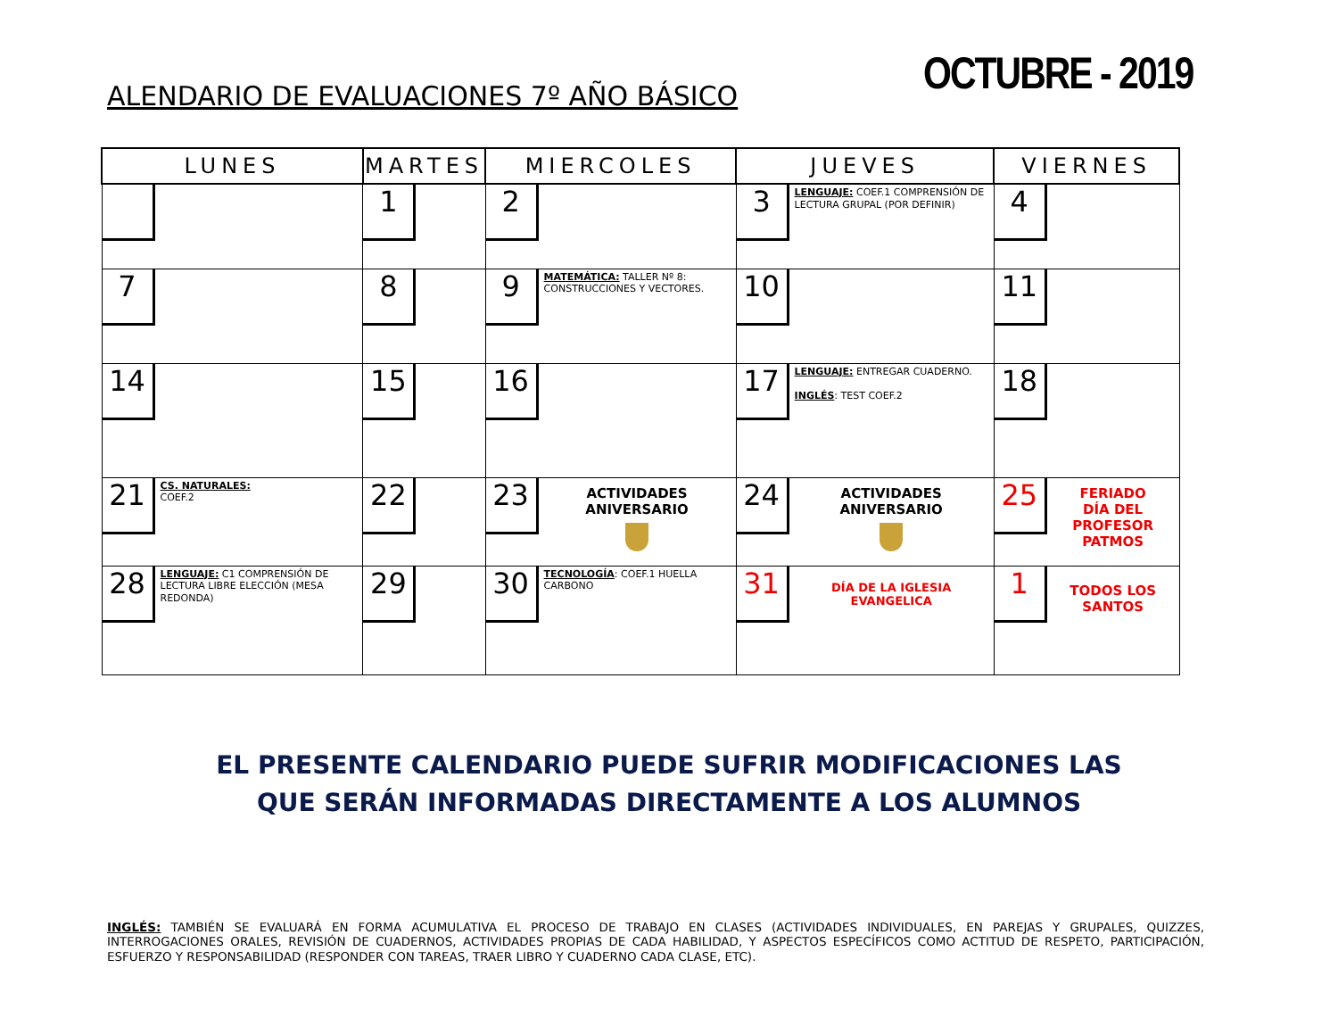ALENDARIO DE EVALUACIONES 7º AÑO BÁSICO
OCTUBRE - 2019
| LUNES | MARTES | MIERCOLES | JUEVES | VIERNES |
| --- | --- | --- | --- | --- |
| | 1 | 2 | 3 LENGUAJE: COEF.1 COMPRENSIÓN DE LECTURA GRUPAL (POR DEFINIR) | 4 |
| 7 | 8 | 9 MATEMÁTICA: TALLER Nº 8: CONSTRUCCIONES Y VECTORES. | 10 | 11 |
| 14 | 15 | 16 | 17 LENGUAJE: ENTREGAR CUADERNO. INGLÉS : TEST COEF.2 | 18 |
| 21 CS. NATURALES: COEF.2 | 22 | 23 ACTIVIDADES ANIVERSARIO | 24 ACTIVIDADES ANIVERSARIO | 25 FERIADO DÍA DEL PROFESOR PATMOS |
| 28 LENGUAJE: C1 COMPRENSIÓN DE LECTURA LIBRE ELECCIÓN (MESA REDONDA) | 29 | 30 TECNOLOGÍA : COEF.1 HUELLA CARBONO | 31 DÍA DE LA IGLESIA EVANGELICA | 1 TODOS LOS SANTOS |
EL PRESENTE CALENDARIO PUEDE SUFRIR MODIFICACIONES LAS
QUE SERÁN INFORMADAS DIRECTAMENTE A LOS ALUMNOS
INGLÉS: TAMBIÉN SE EVALUARÁ EN FORMA ACUMULATIVA EL PROCESO DE TRABAJO EN CLASES (ACTIVIDADES INDIVIDUALES, EN PAREJAS Y GRUPALES, QUIZZES, INTERROGACIONES ORALES, REVISIÓN DE CUADERNOS, ACTIVIDADES PROPIAS DE CADA HABILIDAD, Y ASPECTOS ESPECÍFICOS COMO ACTITUD DE RESPETO, PARTICIPACIÓN, ESFUERZO Y RESPONSABILIDAD (RESPONDER CON TAREAS, TRAER LIBRO Y CUADERNO CADA CLASE, ETC).